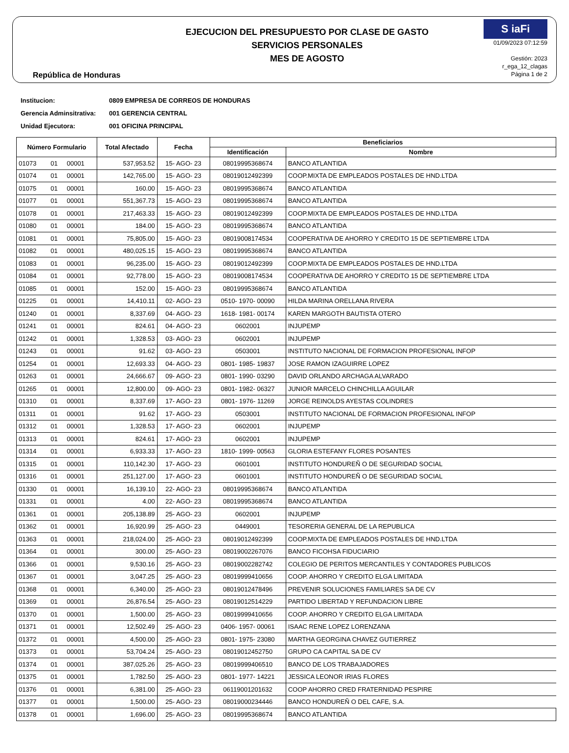República de Honduras
EJECUCION DEL PRESUPUESTO POR CLASE DE GASTO
SERVICIOS PERSONALES
MES DE AGOSTO
S iaFi
01/09/2023 07:12:59
Gestión: 2023
r_ega_12_clagas
Página 1 de 2
Institucion: 0809 EMPRESA DE CORREOS DE HONDURAS
Gerencia Adminsitrativa: 001 GERENCIA CENTRAL
Unidad Ejecutora: 001 OFICINA PRINCIPAL
| Número Formulario | | | Total Afectado | Fecha | Beneficiarios | |
| --- | --- | --- | --- | --- | --- | --- |
| | | | | | Identificación | Nombre |
| 01073 | 01 | 00001 | 537,953.52 | 15- AGO- 23 | 08019995368674 | BANCO ATLANTIDA |
| 01074 | 01 | 00001 | 142,765.00 | 15- AGO- 23 | 08019012492399 | COOP.MIXTA DE EMPLEADOS POSTALES DE HND.LTDA |
| 01075 | 01 | 00001 | 160.00 | 15- AGO- 23 | 08019995368674 | BANCO ATLANTIDA |
| 01077 | 01 | 00001 | 551,367.73 | 15- AGO- 23 | 08019995368674 | BANCO ATLANTIDA |
| 01078 | 01 | 00001 | 217,463.33 | 15- AGO- 23 | 08019012492399 | COOP.MIXTA DE EMPLEADOS POSTALES DE HND.LTDA |
| 01080 | 01 | 00001 | 184.00 | 15- AGO- 23 | 08019995368674 | BANCO ATLANTIDA |
| 01081 | 01 | 00001 | 75,805.00 | 15- AGO- 23 | 08019008174534 | COOPERATIVA DE AHORRO Y CREDITO 15 DE SEPTIEMBRE LTDA |
| 01082 | 01 | 00001 | 480,025.15 | 15- AGO- 23 | 08019995368674 | BANCO ATLANTIDA |
| 01083 | 01 | 00001 | 96,235.00 | 15- AGO- 23 | 08019012492399 | COOP.MIXTA DE EMPLEADOS POSTALES DE HND.LTDA |
| 01084 | 01 | 00001 | 92,778.00 | 15- AGO- 23 | 08019008174534 | COOPERATIVA DE AHORRO Y CREDITO 15 DE SEPTIEMBRE LTDA |
| 01085 | 01 | 00001 | 152.00 | 15- AGO- 23 | 08019995368674 | BANCO ATLANTIDA |
| 01225 | 01 | 00001 | 14,410.11 | 02- AGO- 23 | 0510- 1970- 00090 | HILDA MARINA ORELLANA RIVERA |
| 01240 | 01 | 00001 | 8,337.69 | 04- AGO- 23 | 1618- 1981- 00174 | KAREN MARGOTH BAUTISTA OTERO |
| 01241 | 01 | 00001 | 824.61 | 04- AGO- 23 | 0602001 | INJUPEMP |
| 01242 | 01 | 00001 | 1,328.53 | 03- AGO- 23 | 0602001 | INJUPEMP |
| 01243 | 01 | 00001 | 91.62 | 03- AGO- 23 | 0503001 | INSTITUTO NACIONAL DE FORMACION PROFESIONAL INFOP |
| 01254 | 01 | 00001 | 12,693.33 | 04- AGO- 23 | 0801- 1985- 19837 | JOSE RAMON IZAGUIRRE LOPEZ |
| 01263 | 01 | 00001 | 24,666.67 | 09- AGO- 23 | 0801- 1990- 03290 | DAVID ORLANDO ARCHAGA ALVARADO |
| 01265 | 01 | 00001 | 12,800.00 | 09- AGO- 23 | 0801- 1982- 06327 | JUNIOR MARCELO CHINCHILLA AGUILAR |
| 01310 | 01 | 00001 | 8,337.69 | 17- AGO- 23 | 0801- 1976- 11269 | JORGE REINOLDS AYESTAS COLINDRES |
| 01311 | 01 | 00001 | 91.62 | 17- AGO- 23 | 0503001 | INSTITUTO NACIONAL DE FORMACION PROFESIONAL INFOP |
| 01312 | 01 | 00001 | 1,328.53 | 17- AGO- 23 | 0602001 | INJUPEMP |
| 01313 | 01 | 00001 | 824.61 | 17- AGO- 23 | 0602001 | INJUPEMP |
| 01314 | 01 | 00001 | 6,933.33 | 17- AGO- 23 | 1810- 1999- 00563 | GLORIA ESTEFANY FLORES POSANTES |
| 01315 | 01 | 00001 | 110,142.30 | 17- AGO- 23 | 0601001 | INSTITUTO HONDUREÑ O DE SEGURIDAD SOCIAL |
| 01316 | 01 | 00001 | 251,127.00 | 17- AGO- 23 | 0601001 | INSTITUTO HONDUREÑ O DE SEGURIDAD SOCIAL |
| 01330 | 01 | 00001 | 16,139.10 | 22- AGO- 23 | 08019995368674 | BANCO ATLANTIDA |
| 01331 | 01 | 00001 | 4.00 | 22- AGO- 23 | 08019995368674 | BANCO ATLANTIDA |
| 01361 | 01 | 00001 | 205,138.89 | 25- AGO- 23 | 0602001 | INJUPEMP |
| 01362 | 01 | 00001 | 16,920.99 | 25- AGO- 23 | 0449001 | TESORERIA GENERAL DE LA REPUBLICA |
| 01363 | 01 | 00001 | 218,024.00 | 25- AGO- 23 | 08019012492399 | COOP.MIXTA DE EMPLEADOS POSTALES DE HND.LTDA |
| 01364 | 01 | 00001 | 300.00 | 25- AGO- 23 | 08019002267076 | BANCO FICOHSA FIDUCIARIO |
| 01366 | 01 | 00001 | 9,530.16 | 25- AGO- 23 | 08019002282742 | COLEGIO DE PERITOS MERCANTILES Y CONTADORES PUBLICOS |
| 01367 | 01 | 00001 | 3,047.25 | 25- AGO- 23 | 08019999410656 | COOP. AHORRO Y CREDITO ELGA LIMITADA |
| 01368 | 01 | 00001 | 6,340.00 | 25- AGO- 23 | 08019012478496 | PREVENIR SOLUCIONES FAMILIARES SA DE CV |
| 01369 | 01 | 00001 | 26,876.54 | 25- AGO- 23 | 08019012514229 | PARTIDO LIBERTAD Y REFUNDACION LIBRE |
| 01370 | 01 | 00001 | 1,500.00 | 25- AGO- 23 | 08019999410656 | COOP. AHORRO Y CREDITO ELGA LIMITADA |
| 01371 | 01 | 00001 | 12,502.49 | 25- AGO- 23 | 0406- 1957- 00061 | ISAAC RENE LOPEZ LORENZANA |
| 01372 | 01 | 00001 | 4,500.00 | 25- AGO- 23 | 0801- 1975- 23080 | MARTHA GEORGINA CHAVEZ GUTIERREZ |
| 01373 | 01 | 00001 | 53,704.24 | 25- AGO- 23 | 08019012452750 | GRUPO CA CAPITAL SA DE CV |
| 01374 | 01 | 00001 | 387,025.26 | 25- AGO- 23 | 08019999406510 | BANCO DE LOS TRABAJADORES |
| 01375 | 01 | 00001 | 1,782.50 | 25- AGO- 23 | 0801- 1977- 14221 | JESSICA LEONOR IRIAS FLORES |
| 01376 | 01 | 00001 | 6,381.00 | 25- AGO- 23 | 06119001201632 | COOP AHORRO CRED FRATERNIDAD PESPIRE |
| 01377 | 01 | 00001 | 1,500.00 | 25- AGO- 23 | 08019000234446 | BANCO HONDUREÑ O DEL CAFE, S.A. |
| 01378 | 01 | 00001 | 1,696.00 | 25- AGO- 23 | 08019995368674 | BANCO ATLANTIDA |